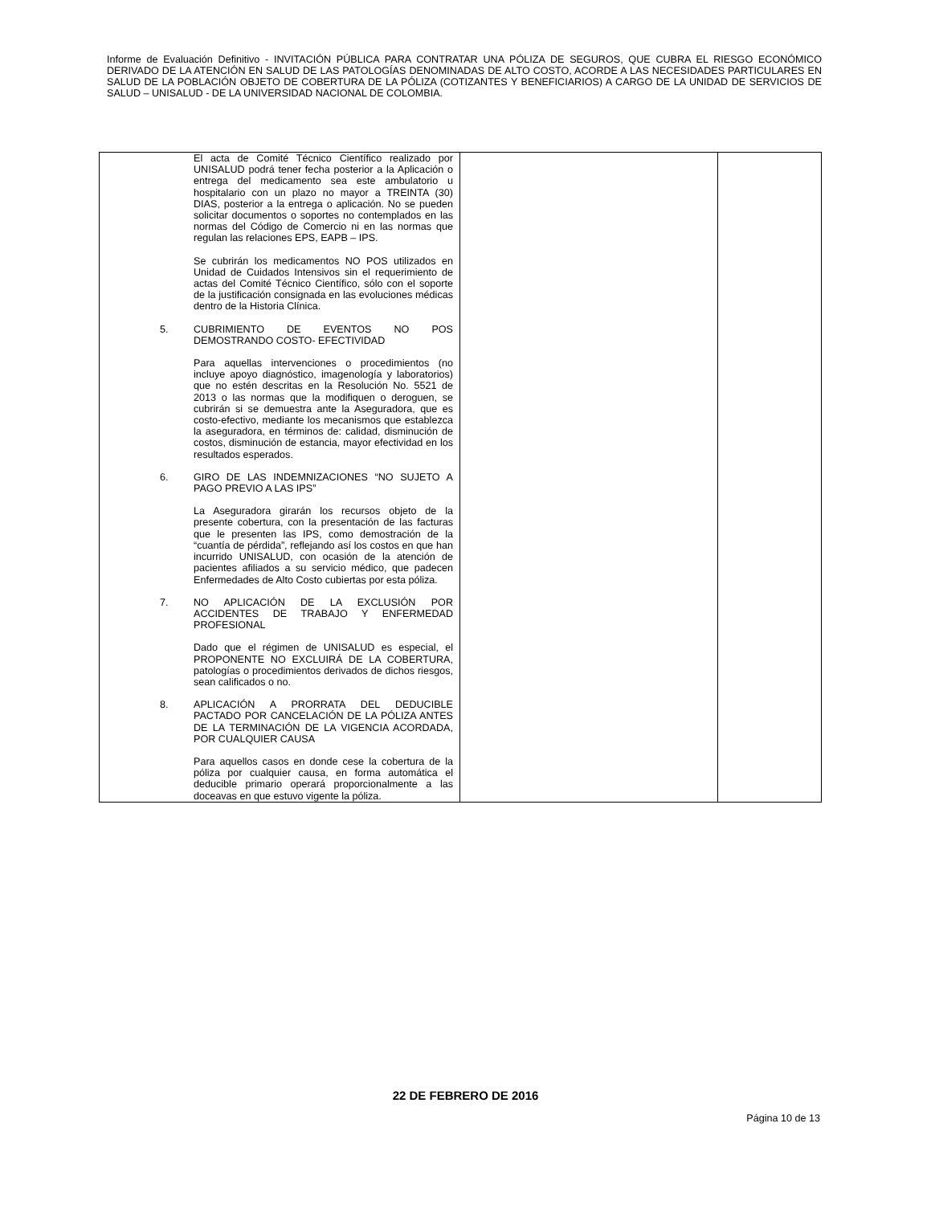Informe de Evaluación Definitivo - INVITACIÓN PÚBLICA PARA CONTRATAR UNA PÓLIZA DE SEGUROS, QUE CUBRA EL RIESGO ECONÓMICO DERIVADO DE LA ATENCIÓN EN SALUD DE LAS PATOLOGÍAS DENOMINADAS DE ALTO COSTO, ACORDE A LAS NECESIDADES PARTICULARES EN SALUD DE LA POBLACIÓN OBJETO DE COBERTURA DE LA PÓLIZA (COTIZANTES Y BENEFICIARIOS) A CARGO DE LA UNIDAD DE SERVICIOS DE SALUD – UNISALUD - DE LA UNIVERSIDAD NACIONAL DE COLOMBIA.
| El acta de Comité Técnico Científico realizado por UNISALUD podrá tener fecha posterior a la Aplicación o entrega del medicamento sea este ambulatorio u hospitalario con un plazo no mayor a TREINTA (30) DIAS, posterior a la entrega o aplicación. No se pueden solicitar documentos o soportes no contemplados en las normas del Código de Comercio ni en las normas que regulan las relaciones EPS, EAPB – IPS. Se cubrirán los medicamentos NO POS utilizados en Unidad de Cuidados Intensivos sin el requerimiento de actas del Comité Técnico Científico, sólo con el soporte de la justificación consignada en las evoluciones médicas dentro de la Historia Clínica. 5. CUBRIMIENTO DE EVENTOS NO POS DEMOSTRANDO COSTO- EFECTIVIDAD Para aquellas intervenciones o procedimientos (no incluye apoyo diagnóstico, imagenología y laboratorios) que no estén descritas en la Resolución No. 5521 de 2013 o las normas que la modifiquen o deroguen, se cubrirán si se demuestra ante la Aseguradora, que es costo-efectivo, mediante los mecanismos que establezca la aseguradora, en términos de: calidad, disminución de costos, disminución de estancia, mayor efectividad en los resultados esperados. 6. GIRO DE LAS INDEMNIZACIONES “NO SUJETO A PAGO PREVIO A LAS IPS” La Aseguradora girarán los recursos objeto de la presente cobertura, con la presentación de las facturas que le presenten las IPS, como demostración de la “cuantía de pérdida”, reflejando así los costos en que han incurrido UNISALUD, con ocasión de la atención de pacientes afiliados a su servicio médico, que padecen Enfermedades de Alto Costo cubiertas por esta póliza. 7. NO APLICACIÓN DE LA EXCLUSIÓN POR ACCIDENTES DE TRABAJO Y ENFERMEDAD PROFESIONAL Dado que el régimen de UNISALUD es especial, el PROPONENTE NO EXCLUIRÁ DE LA COBERTURA, patologías o procedimientos derivados de dichos riesgos, sean calificados o no. 8. APLICACIÓN A PRORRATA DEL DEDUCIBLE PACTADO POR CANCELACIÓN DE LA PÓLIZA ANTES DE LA TERMINACIÓN DE LA VIGENCIA ACORDADA, POR CUALQUIER CAUSA Para aquellos casos en donde cese la cobertura de la póliza por cualquier causa, en forma automática el deducible primario operará proporcionalmente a las doceavas en que estuvo vigente la póliza. | | |
22 DE FEBRERO DE 2016
Página 10 de 13